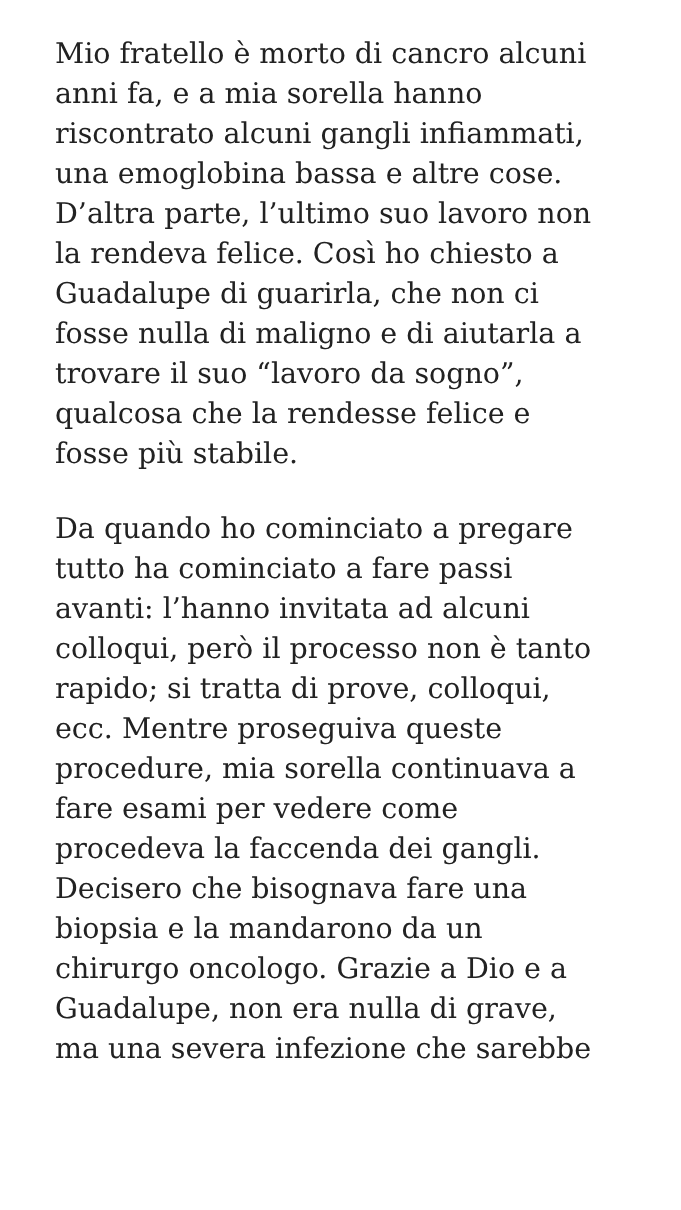Mio fratello è morto di cancro alcuni
anni fa, e a mia sorella hanno
riscontrato alcuni gangli infiammati,
una emoglobina bassa e altre cose.
D’altra parte, l’ultimo suo lavoro non
la rendeva felice. Così ho chiesto a
Guadalupe di guarirla, che non ci
fosse nulla di maligno e di aiutarla a
trovare il suo “lavoro da sogno”,
qualcosa che la rendesse felice e
fosse più stabile.
Da quando ho cominciato a pregare
tutto ha cominciato a fare passi
avanti: l’hanno invitata ad alcuni
colloqui, però il processo non è tanto
rapido; si tratta di prove, colloqui,
ecc. Mentre proseguiva queste
procedure, mia sorella continuava a
fare esami per vedere come
procedeva la faccenda dei gangli.
Decisero che bisognava fare una
biopsia e la mandarono da un
chirurgo oncologo. Grazie a Dio e a
Guadalupe, non era nulla di grave,
ma una severa infezione che sarebbe